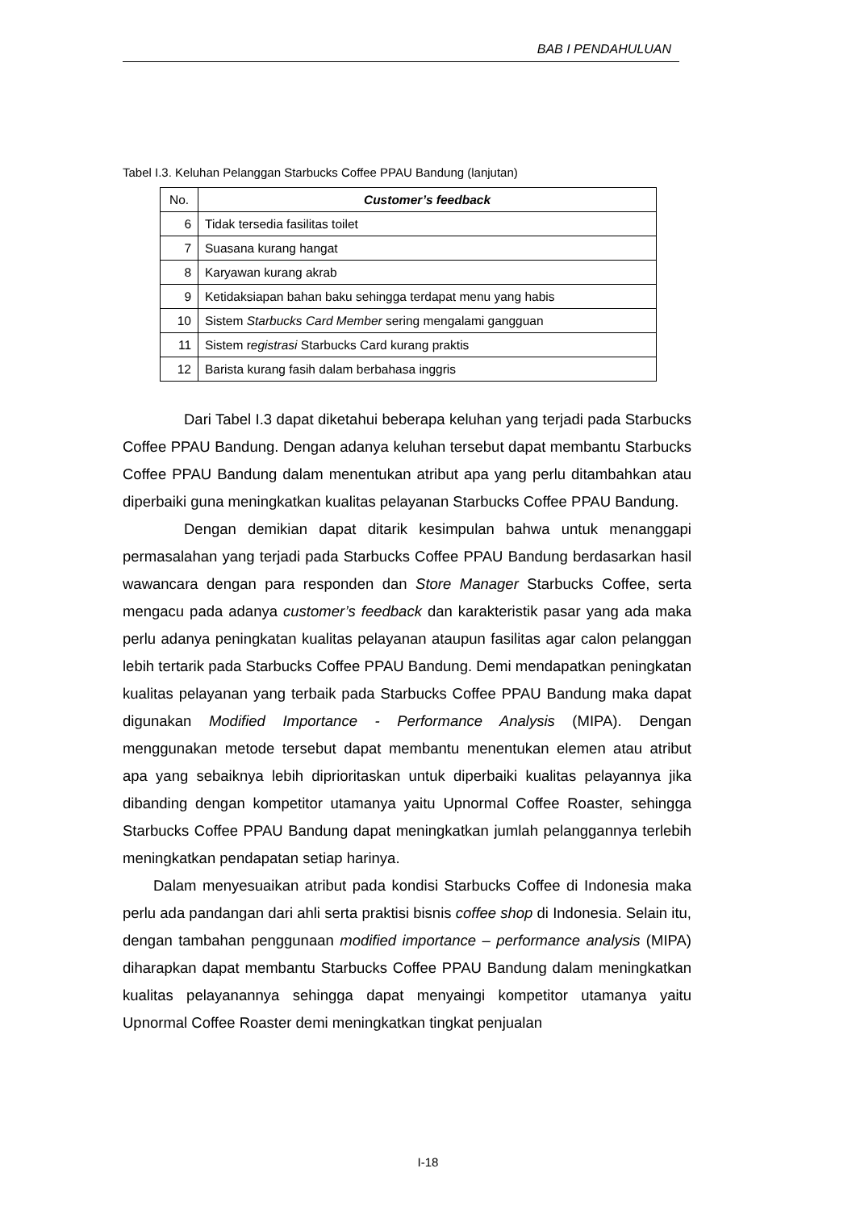BAB I PENDAHULUAN
Tabel I.3. Keluhan Pelanggan Starbucks Coffee PPAU Bandung (lanjutan)
| No. | Customer’s feedback |
| --- | --- |
| 6 | Tidak tersedia fasilitas toilet |
| 7 | Suasana kurang hangat |
| 8 | Karyawan kurang akrab |
| 9 | Ketidaksiapan bahan baku sehingga terdapat menu yang habis |
| 10 | Sistem Starbucks Card Member sering mengalami gangguan |
| 11 | Sistem r egistrasi Starbucks Card kurang praktis |
| 12 | Barista kurang fasih dalam berbahasa inggris |
Dari Tabel I.3 dapat diketahui beberapa keluhan yang terjadi pada Starbucks Coffee PPAU Bandung. Dengan adanya keluhan tersebut dapat membantu Starbucks Coffee PPAU Bandung dalam menentukan atribut apa yang perlu ditambahkan atau diperbaiki guna meningkatkan kualitas pelayanan Starbucks Coffee PPAU Bandung.
Dengan demikian dapat ditarik kesimpulan bahwa untuk menanggapi permasalahan yang terjadi pada Starbucks Coffee PPAU Bandung berdasarkan hasil wawancara dengan para responden dan Store Manager Starbucks Coffee, serta mengacu pada adanya customer’s feedback dan karakteristik pasar yang ada maka perlu adanya peningkatan kualitas pelayanan ataupun fasilitas agar calon pelanggan lebih tertarik pada Starbucks Coffee PPAU Bandung. Demi mendapatkan peningkatan kualitas pelayanan yang terbaik pada Starbucks Coffee PPAU Bandung maka dapat digunakan Modified Importance - Performance Analysis (MIPA). Dengan menggunakan metode tersebut dapat membantu menentukan elemen atau atribut apa yang sebaiknya lebih diprioritaskan untuk diperbaiki kualitas pelayannya jika dibanding dengan kompetitor utamanya yaitu Upnormal Coffee Roaster, sehingga Starbucks Coffee PPAU Bandung dapat meningkatkan jumlah pelanggannya terlebih meningkatkan pendapatan setiap harinya.
Dalam menyesuaikan atribut pada kondisi Starbucks Coffee di Indonesia maka perlu ada pandangan dari ahli serta praktisi bisnis coffee shop di Indonesia. Selain itu, dengan tambahan penggunaan modified importance – performance analysis (MIPA) diharapkan dapat membantu Starbucks Coffee PPAU Bandung dalam meningkatkan kualitas pelayanannya sehingga dapat menyaingi kompetitor utamanya yaitu Upnormal Coffee Roaster demi meningkatkan tingkat penjualan
I-18